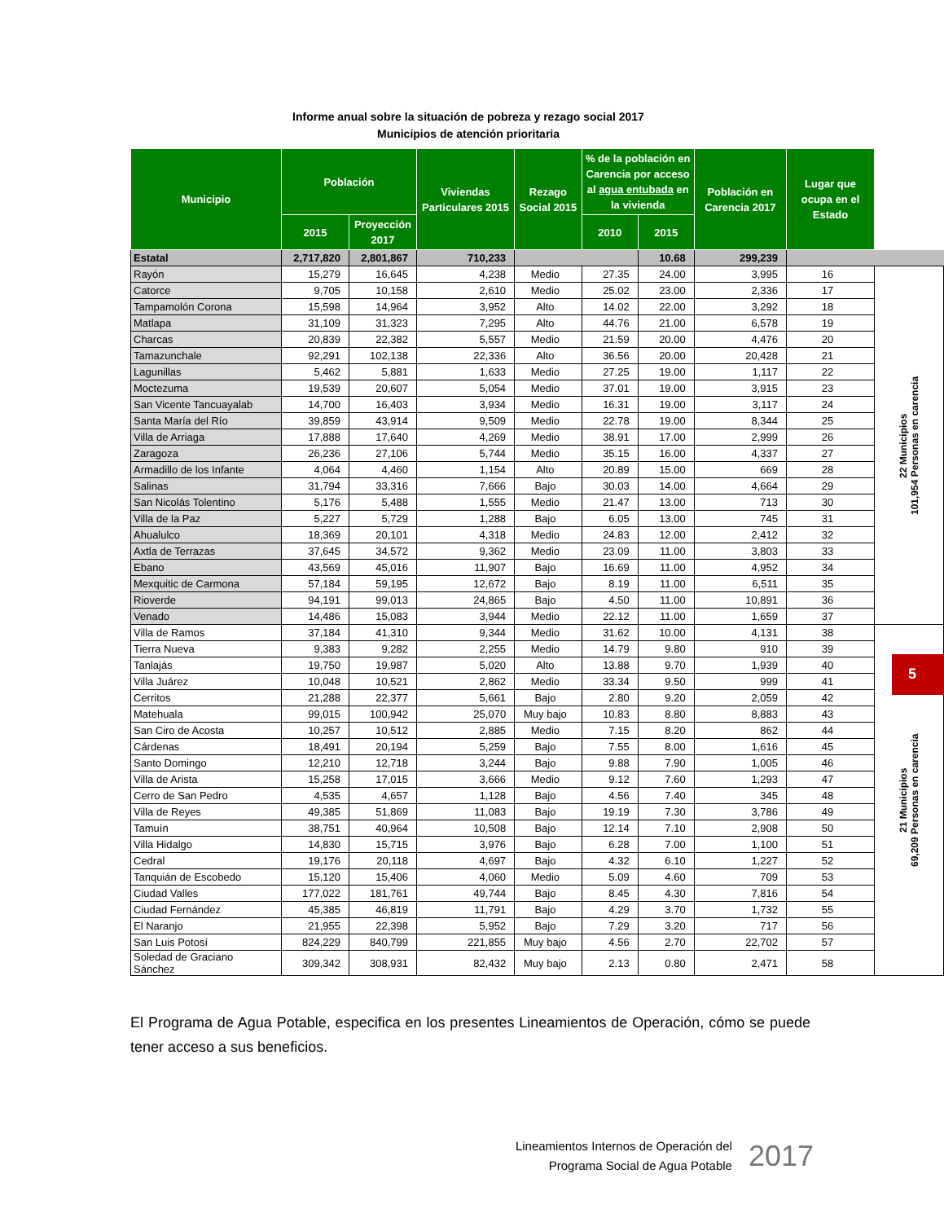Informe anual sobre la situación de pobreza y rezago social 2017
Municipios de atención prioritaria
| Municipio | Población | | Viviendas Particulares 2015 | Rezago Social 2015 | % de la población en Carencia por acceso al agua entubada en la vivienda | | Población en Carencia 2017 | Lugar que ocupa en el Estado | |
| | 2015 | Proyección 2017 | | | 2010 | 2015 | | | |
| Estatal | 2,717,820 | 2,801,867 | 710,233 | | | 10.68 | 299,239 | | |
| Rayón | 15,279 | 16,645 | 4,238 | Medio | 27.35 | 24.00 | 3,995 | 16 | 22 Municipios 101,954 Personas en carencia |
| Catorce | 9,705 | 10,158 | 2,610 | Medio | 25.02 | 23.00 | 2,336 | 17 | |
| Tampamolón Corona | 15,598 | 14,964 | 3,952 | Alto | 14.02 | 22.00 | 3,292 | 18 | |
| Matlapa | 31,109 | 31,323 | 7,295 | Alto | 44.76 | 21.00 | 6,578 | 19 | |
| Charcas | 20,839 | 22,382 | 5,557 | Medio | 21.59 | 20.00 | 4,476 | 20 | |
| Tamazunchale | 92,291 | 102,138 | 22,336 | Alto | 36.56 | 20.00 | 20,428 | 21 | |
| Lagunillas | 5,462 | 5,881 | 1,633 | Medio | 27.25 | 19.00 | 1,117 | 22 | |
| Moctezuma | 19,539 | 20,607 | 5,054 | Medio | 37.01 | 19.00 | 3,915 | 23 | |
| San Vicente Tancuayalab | 14,700 | 16,403 | 3,934 | Medio | 16.31 | 19.00 | 3,117 | 24 | |
| Santa María del Río | 39,859 | 43,914 | 9,509 | Medio | 22.78 | 19.00 | 8,344 | 25 | |
| Villa de Arriaga | 17,888 | 17,640 | 4,269 | Medio | 38.91 | 17.00 | 2,999 | 26 | |
| Zaragoza | 26,236 | 27,106 | 5,744 | Medio | 35.15 | 16.00 | 4,337 | 27 | |
| Armadillo de los Infante | 4,064 | 4,460 | 1,154 | Alto | 20.89 | 15.00 | 669 | 28 | |
| Salinas | 31,794 | 33,316 | 7,666 | Bajo | 30.03 | 14.00 | 4,664 | 29 | |
| San Nicolás Tolentino | 5,176 | 5,488 | 1,555 | Medio | 21.47 | 13.00 | 713 | 30 | |
| Villa de la Paz | 5,227 | 5,729 | 1,288 | Bajo | 6.05 | 13.00 | 745 | 31 | |
| Ahualulco | 18,369 | 20,101 | 4,318 | Medio | 24.83 | 12.00 | 2,412 | 32 | |
| Axtla de Terrazas | 37,645 | 34,572 | 9,362 | Medio | 23.09 | 11.00 | 3,803 | 33 | |
| Ebano | 43,569 | 45,016 | 11,907 | Bajo | 16.69 | 11.00 | 4,952 | 34 | |
| Mexquitic de Carmona | 57,184 | 59,195 | 12,672 | Bajo | 8.19 | 11.00 | 6,511 | 35 | |
| Rioverde | 94,191 | 99,013 | 24,865 | Bajo | 4.50 | 11.00 | 10,891 | 36 | |
| Venado | 14,486 | 15,083 | 3,944 | Medio | 22.12 | 11.00 | 1,659 | 37 | |
| Villa de Ramos | 37,184 | 41,310 | 9,344 | Medio | 31.62 | 10.00 | 4,131 | 38 | 21 Municipios 69,209 Personas en carencia |
| Tierra Nueva | 9,383 | 9,282 | 2,255 | Medio | 14.79 | 9.80 | 910 | 39 | |
| Tanlajás | 19,750 | 19,987 | 5,020 | Alto | 13.88 | 9.70 | 1,939 | 40 | |
| Villa Juárez | 10,048 | 10,521 | 2,862 | Medio | 33.34 | 9.50 | 999 | 41 | |
| Cerritos | 21,288 | 22,377 | 5,661 | Bajo | 2.80 | 9.20 | 2,059 | 42 | |
| Matehuala | 99,015 | 100,942 | 25,070 | Muy bajo | 10.83 | 8.80 | 8,883 | 43 | |
| San Ciro de Acosta | 10,257 | 10,512 | 2,885 | Medio | 7.15 | 8.20 | 862 | 44 | |
| Cárdenas | 18,491 | 20,194 | 5,259 | Bajo | 7.55 | 8.00 | 1,616 | 45 | |
| Santo Domingo | 12,210 | 12,718 | 3,244 | Bajo | 9.88 | 7.90 | 1,005 | 46 | |
| Villa de Arista | 15,258 | 17,015 | 3,666 | Medio | 9.12 | 7.60 | 1,293 | 47 | |
| Cerro de San Pedro | 4,535 | 4,657 | 1,128 | Bajo | 4.56 | 7.40 | 345 | 48 | |
| Villa de Reyes | 49,385 | 51,869 | 11,083 | Bajo | 19.19 | 7.30 | 3,786 | 49 | |
| Tamuín | 38,751 | 40,964 | 10,508 | Bajo | 12.14 | 7.10 | 2,908 | 50 | |
| Villa Hidalgo | 14,830 | 15,715 | 3,976 | Bajo | 6.28 | 7.00 | 1,100 | 51 | |
| Cedral | 19,176 | 20,118 | 4,697 | Bajo | 4.32 | 6.10 | 1,227 | 52 | |
| Tanquián de Escobedo | 15,120 | 15,406 | 4,060 | Medio | 5.09 | 4.60 | 709 | 53 | |
| Ciudad Valles | 177,022 | 181,761 | 49,744 | Bajo | 8.45 | 4.30 | 7,816 | 54 | |
| Ciudad Fernández | 45,385 | 46,819 | 11,791 | Bajo | 4.29 | 3.70 | 1,732 | 55 | |
| El Naranjo | 21,955 | 22,398 | 5,952 | Bajo | 7.29 | 3.20 | 717 | 56 | |
| San Luis Potosí | 824,229 | 840,799 | 221,855 | Muy bajo | 4.56 | 2.70 | 22,702 | 57 | |
| Soledad de Graciano Sánchez | 309,342 | 308,931 | 82,432 | Muy bajo | 2.13 | 0.80 | 2,471 | 58 | |
5
El Programa de Agua Potable, especifica en los presentes Lineamientos de Operación, cómo se puede tener acceso a sus beneficios.
Lineamientos Internos de Operación del
Programa Social de Agua Potable
2017